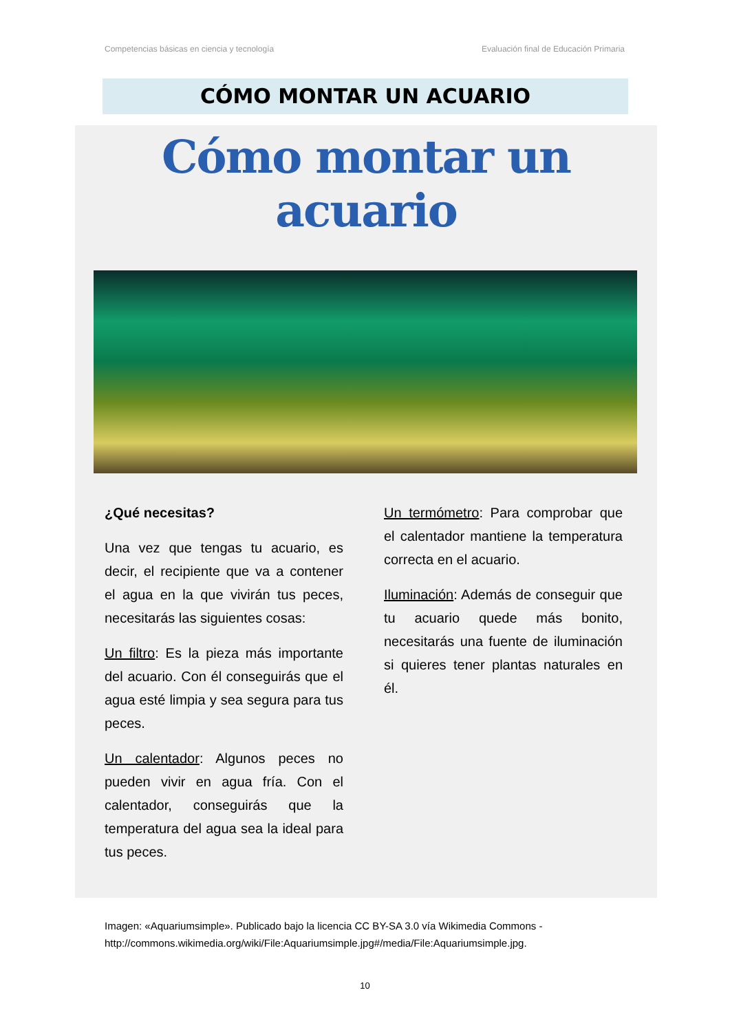Competencias básicas en ciencia y tecnología Evaluación final de Educación Primaria
CÓMO MONTAR UN ACUARIO
Cómo montar un acuario
¿Qué necesitas?
Una vez que tengas tu acuario, es decir, el recipiente que va a contener el agua en la que vivirán tus peces, necesitarás las siguientes cosas:
Un filtro: Es la pieza más importante del acuario. Con él conseguirás que el agua esté limpia y sea segura para tus peces.
Un calentador: Algunos peces no pueden vivir en agua fría. Con el calentador, conseguirás que la temperatura del agua sea la ideal para tus peces.
Un termómetro: Para comprobar que el calentador mantiene la temperatura correcta en el acuario.
Iluminación: Además de conseguir que tu acuario quede más bonito, necesitarás una fuente de iluminación si quieres tener plantas naturales en él.
Imagen: «Aquariumsimple». Publicado bajo la licencia CC BY-SA 3.0 vía Wikimedia Commons - http://commons.wikimedia.org/wiki/File:Aquariumsimple.jpg#/media/File:Aquariumsimple.jpg.
10